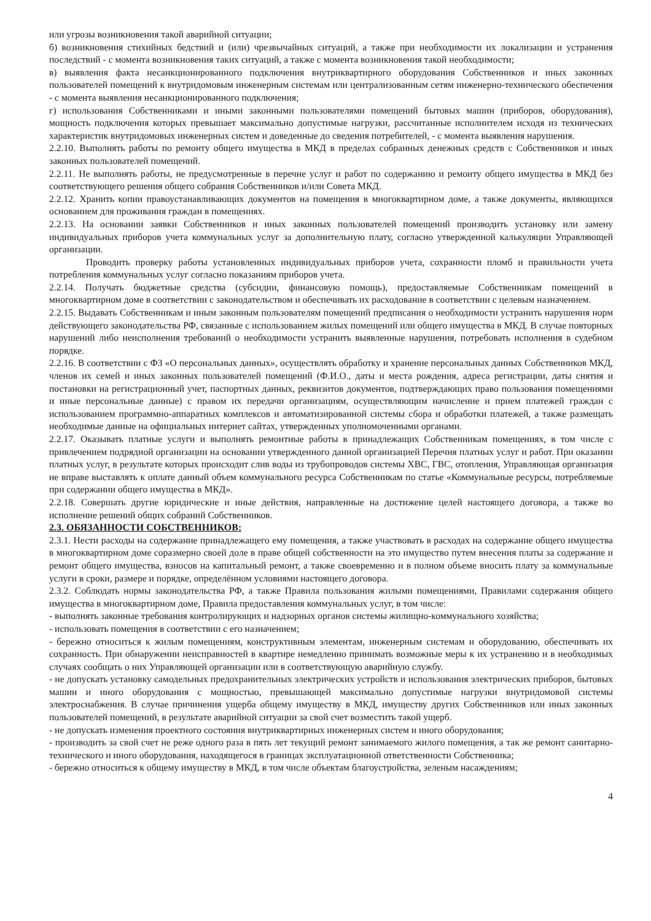или угрозы возникновения такой аварийной ситуации;
б) возникновения стихийных бедствий и (или) чрезвычайных ситуаций, а также при необходимости их локализации и устранения последствий - с момента возникновения таких ситуаций, а также с момента возникновения такой необходимости;
в) выявления факта несанкционированного подключения внутриквартирного оборудования Собственников и иных законных пользователей помещений к внутридомовым инженерным системам или централизованным сетям инженерно-технического обеспечения - с момента выявления несанкционированного подключения;
г) использования Собственниками и иными законными пользователями помещений бытовых машин (приборов, оборудования), мощность подключения которых превышает максимально допустимые нагрузки, рассчитанные исполнителем исходя из технических характеристик внутридомовых инженерных систем и доведенные до сведения потребителей, - с момента выявления нарушения.
2.2.10. Выполнять работы по ремонту общего имущества в МКД в пределах собранных денежных средств с Собственников и иных законных пользователей помещений.
2.2.11. Не выполнять работы, не предусмотренные в перечне услуг и работ по содержанию и ремонту общего имущества в МКД без соответствующего решения общего собрания Собственников и/или Совета МКД.
2.2.12. Хранить копии правоустанавливающих документов на помещения в многоквартирном доме, а также документы, являющихся основанием для проживания граждан в помещениях.
2.2.13. На основании заявки Собственников и иных законных пользователей помещений производить установку или замену индивидуальных приборов учета коммунальных услуг за дополнительную плату, согласно утвержденной калькуляции Управляющей организации.
Проводить проверку работы установленных индивидуальных приборов учета, сохранности пломб и правильности учета потребления коммунальных услуг согласно показаниям приборов учета.
2.2.14. Получать бюджетные средства (субсидии, финансовую помощь), предоставляемые Собственникам помещений в многоквартирном доме в соответствии с законодательством и обеспечивать их расходование в соответствии с целевым назначением.
2.2.15. Выдавать Собственникам и иным законным пользователям помещений предписания о необходимости устранить нарушения норм действующего законодательства РФ, связанные с использованием жилых помещений или общего имущества в МКД. В случае повторных нарушений либо неисполнения требований о необходимости устранить выявленные нарушения, потребовать исполнения в судебном порядке.
2.2.16. В соответствии с ФЗ «О персональных данных», осуществлять обработку и хранение персональных данных Собственников МКД, членов их семей и иных законных пользователей помещений (Ф.И.О., даты и места рождения, адреса регистрации, даты снятия и постановки на регистрационный учет, паспортных данных, реквизитов документов, подтверждающих право пользования помещениями и иные персональные данные) с правом их передачи организациям, осуществляющим начисление и прием платежей граждан с использованием программно-аппаратных комплексов и автоматизированной системы сбора и обработки платежей, а также размещать необходимые данные на официальных интернет сайтах, утвержденных уполномоченными органами.
2.2.17. Оказывать платные услуги и выполнять ремонтные работы в принадлежащих Собственникам помещениях, в том числе с привлечением подрядной организации на основании утвержденного данной организацией Перечня платных услуг и работ. При оказании платных услуг, в результате которых происходит слив воды из трубопроводов системы ХВС, ГВС, отопления, Управляющая организация не вправе выставлять к оплате данный объем коммунального ресурса Собственникам по статье «Коммунальные ресурсы, потребляемые при содержании общего имущества в МКД».
2.2.18. Совершать другие юридические и иные действия, направленные на достижение целей настоящего договора, а также во исполнение решений общих собраний Собственников.
2.3. ОБЯЗАННОСТИ СОБСТВЕННИКОВ:
2.3.1. Нести расходы на содержание принадлежащего ему помещения, а также участвовать в расходах на содержание общего имущества в многоквартирном доме соразмерно своей доле в праве общей собственности на это имущество путем внесения платы за содержание и ремонт общего имущества, взносов на капитальный ремонт, а также своевременно и в полном объеме вносить плату за коммунальные услуги в сроки, размере и порядке, определённом условиями настоящего договора.
2.3.2. Соблюдать нормы законодательства РФ, а также Правила пользования жилыми помещениями, Правилами содержания общего имущества в многоквартирном доме, Правила предоставления коммунальных услуг, в том числе:
- выполнять законные требования контролирующих и надзорных органов системы жилищно-коммунального хозяйства;
- использовать помещения в соответствии с его назначением;
- бережно относиться к жилым помещениям, конструктивным элементам, инженерным системам и оборудованию, обеспечивать их сохранность. При обнаружении неисправностей в квартире немедленно принимать возможные меры к их устранению и в необходимых случаях сообщать о них Управляющей организации или в соответствующую аварийную службу.
- не допускать установку самодельных предохранительных электрических устройств и использования электрических приборов, бытовых машин и иного оборудования с мощностью, превышающей максимально допустимые нагрузки внутридомовой системы электроснабжения. В случае причинения ущерба общему имуществу в МКД, имуществу других Собственников или иных законных пользователей помещений, в результате аварийной ситуации за свой счет возместить такой ущерб.
- не допускать изменения проектного состояния внутриквартирных инженерных систем и иного оборудования;
- производить за свой счет не реже одного раза в пять лет текущий ремонт занимаемого жилого помещения, а так же ремонт санитарно-технического и иного оборудования, находящегося в границах эксплуатационной ответственности Собственника;
- бережно относиться к общему имуществу в МКД, в том числе объектам благоустройства, зеленым насаждениям;
4